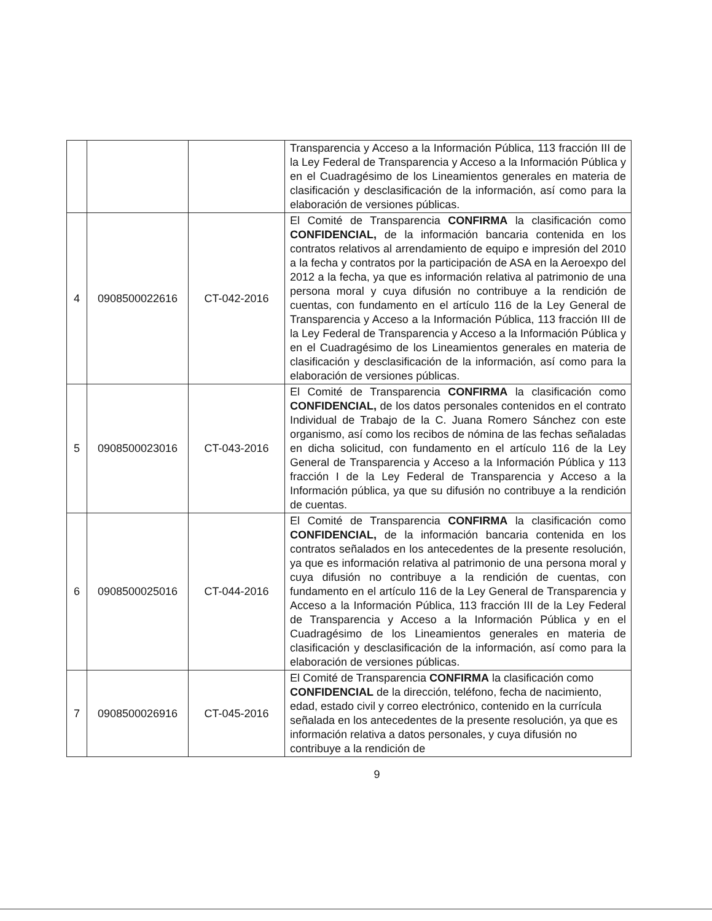| | | | Transparencia y Acceso a la Información Pública, 113 fracción III de la Ley Federal de Transparencia y Acceso a la Información Pública y en el Cuadragésimo de los Lineamientos generales en materia de clasificación y desclasificación de la información, así como para la elaboración de versiones públicas. |
| 4 | 0908500022616 | CT-042-2016 | El Comité de Transparencia CONFIRMA la clasificación como CONFIDENCIAL, de la información bancaria contenida en los contratos relativos al arrendamiento de equipo e impresión del 2010 a la fecha y contratos por la participación de ASA en la Aeroexpo del 2012 a la fecha, ya que es información relativa al patrimonio de una persona moral y cuya difusión no contribuye a la rendición de cuentas, con fundamento en el artículo 116 de la Ley General de Transparencia y Acceso a la Información Pública, 113 fracción III de la Ley Federal de Transparencia y Acceso a la Información Pública y en el Cuadragésimo de los Lineamientos generales en materia de clasificación y desclasificación de la información, así como para la elaboración de versiones públicas. |
| 5 | 0908500023016 | CT-043-2016 | El Comité de Transparencia CONFIRMA la clasificación como CONFIDENCIAL, de los datos personales contenidos en el contrato Individual de Trabajo de la C. Juana Romero Sánchez con este organismo, así como los recibos de nómina de las fechas señaladas en dicha solicitud, con fundamento en el artículo 116 de la Ley General de Transparencia y Acceso a la Información Pública y 113 fracción I de la Ley Federal de Transparencia y Acceso a la Información pública, ya que su difusión no contribuye a la rendición de cuentas. |
| 6 | 0908500025016 | CT-044-2016 | El Comité de Transparencia CONFIRMA la clasificación como CONFIDENCIAL, de la información bancaria contenida en los contratos señalados en los antecedentes de la presente resolución, ya que es información relativa al patrimonio de una persona moral y cuya difusión no contribuye a la rendición de cuentas, con fundamento en el artículo 116 de la Ley General de Transparencia y Acceso a la Información Pública, 113 fracción III de la Ley Federal de Transparencia y Acceso a la Información Pública y en el Cuadragésimo de los Lineamientos generales en materia de clasificación y desclasificación de la información, así como para la elaboración de versiones públicas. |
| 7 | 0908500026916 | CT-045-2016 | El Comité de Transparencia CONFIRMA la clasificación como CONFIDENCIAL de la dirección, teléfono, fecha de nacimiento, edad, estado civil y correo electrónico, contenido en la currícula señalada en los antecedentes de la presente resolución, ya que es información relativa a datos personales, y cuya difusión no contribuye a la rendición de |
9